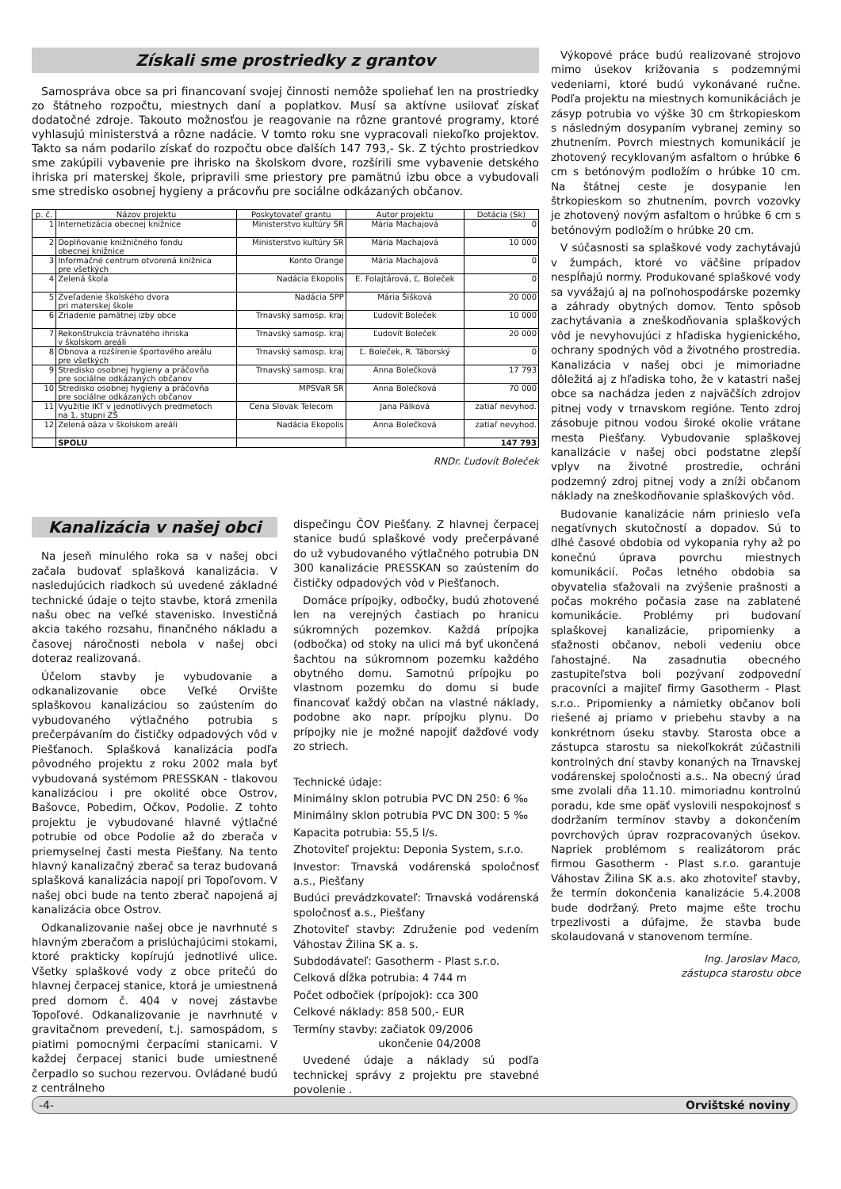Získali sme prostriedky z grantov
Samospráva obce sa pri financovaní svojej činnosti nemôže spoliehať len na prostriedky zo štátneho rozpočtu, miestnych daní a poplatkov. Musí sa aktívne usilovať získať dodatočné zdroje. Takouto možnosťou je reagovanie na rôzne grantové programy, ktoré vyhlasujú ministerstvá a rôzne nadácie. V tomto roku sne vypracovali niekoľko projektov. Takto sa nám podarilo získať do rozpočtu obce ďalších 147 793,- Sk. Z týchto prostriedkov sme zakúpili vybavenie pre ihrisko na školskom dvore, rozšírili sme vybavenie detského ihriska pri materskej škole, pripravili sme priestory pre pamätnú izbu obce a vybudovali sme stredisko osobnej hygieny a prácovňu pre sociálne odkázaných občanov.
| p. č. | Názov projektu | Poskytovateľ grantu | Autor projektu | Dotácia (Sk) |
| --- | --- | --- | --- | --- |
| 1 | Internetizácia obecnej knižnice | Ministerstvo kultúry SR | Mária Machajová | 0 |
| 2 | Doplňovanie knižničného fondu obecnej knižnice | Ministerstvo kultúry SR | Mária Machajová | 10 000 |
| 3 | Informačné centrum otvorená knižnica pre všetkých | Konto Orange | Mária Machajová | 0 |
| 4 | Zelená škola | Nadácia Ekopolis | E. Folajtárová, Ľ. Boleček | 0 |
| 5 | Zveľadenie školského dvora pri materskej škole | Nadácia SPP | Mária Šišková | 20 000 |
| 6 | Zriadenie pamätnej izby obce | Trnavský samosp. kraj | Ľudovít Boleček | 10 000 |
| 7 | Rekonštrukcia trávnatého ihriska v školskom areáli | Trnavský samosp. kraj | Ľudovít Boleček | 20 000 |
| 8 | Obnova a rozšírenie športového areálu pre všetkých | Trnavský samosp. kraj | Ľ. Boleček, R. Táborský | 0 |
| 9 | Stredisko osobnej hygieny a práčovňa pre sociálne odkázaných občanov | Trnavský samosp. kraj | Anna Bolečková | 17 793 |
| 10 | Stredisko osobnej hygieny a práčovňa pre sociálne odkázaných občanov | MPSVaR SR | Anna Bolečková | 70 000 |
| 11 | Využitie IKT v jednotlivých predmetoch na 1. stupni ZŠ | Cena Slovak Telecom | Jana Pálková | zatiaľ nevyhod. |
| 12 | Zelená oáza v školskom areáli | Nadácia Ekopolis | Anna Bolečková | zatiaľ nevyhod. |
| | SPOLU | | | 147 793 |
RNDr. Ľudovít Boleček
Kanalizácia v našej obci
Na jeseň minulého roka sa v našej obci začala budovať splašková kanalizácia. V nasledujúcich riadkoch sú uvedené základné technické údaje o tejto stavbe, ktorá zmenila našu obec na veľké stavenisko. Investičná akcia takého rozsahu, finančného nákladu a časovej náročnosti nebola v našej obci doteraz realizovaná.
Účelom stavby je vybudovanie a odkanalizovanie obce Veľké Orvište splaškovou kanalizáciou so zaústením do vybudovaného výtlačného potrubia s prečerpávaním do čističky odpadových vôd v Piešťanoch. Splašková kanalizácia podľa pôvodného projektu z roku 2002 mala byť vybudovaná systémom PRESSKAN - tlakovou kanalizáciou i pre okolité obce Ostrov, Bašovce, Pobedim, Očkov, Podolie. Z tohto projektu je vybudované hlavné výtlačné potrubie od obce Podolie až do zberača v priemyselnej časti mesta Piešťany. Na tento hlavný kanalizačný zberač sa teraz budovaná splašková kanalizácia napojí pri Topoľovom. V našej obci bude na tento zberač napojená aj kanalizácia obce Ostrov.
Odkanalizovanie našej obce je navrhnuté s hlavným zberačom a prislúchajúcimi stokami, ktoré prakticky kopírujú jednotlivé ulice. Všetky splaškové vody z obce pritečú do hlavnej čerpacej stanice, ktorá je umiestnená pred domom č. 404 v novej zástavbe Topoľové. Odkanalizovanie je navrhnuté v gravitačnom prevedení, t.j. samospádom, s piatimi pomocnými čerpacími stanicami. V každej čerpacej stanici bude umiestnené čerpadlo so suchou rezervou. Ovládané budú z centrálneho
dispečingu ČOV Piešťany. Z hlavnej čerpacej stanice budú splaškové vody prečerpávané do už vybudovaného výtlačného potrubia DN 300 kanalizácie PRESSKAN so zaústením do čističky odpadových vôd v Piešťanoch.
Domáce prípojky, odbočky, budú zhotovené len na verejných častiach po hranicu súkromných pozemkov. Každá prípojka (odbočka) od stoky na ulici má byť ukončená šachtou na súkromnom pozemku každého obytného domu. Samotnú prípojku po vlastnom pozemku do domu si bude financovať každý občan na vlastné náklady, podobne ako napr. prípojku plynu. Do prípojky nie je možné napojiť dažďové vody zo striech.
Technické údaje:
Minimálny sklon potrubia PVC DN 250: 6 ‰
Minimálny sklon potrubia PVC DN 300: 5 ‰
Kapacita potrubia: 55,5 l/s.
Zhotoviteľ projektu: Deponia System, s.r.o.
Investor: Trnavská vodárenská spoločnosť a.s., Piešťany
Budúci prevádzkovateľ: Trnavská vodárenská spoločnosť a.s., Piešťany
Zhotoviteľ stavby: Združenie pod vedením Váhostav Žilina SK a. s.
Subdodávateľ: Gasotherm - Plast s.r.o.
Celková dĺžka potrubia: 4 744 m
Počet odbočiek (prípojok): cca 300
Celkové náklady: 858 500,- EUR
Termíny stavby: začiatok 09/2006
ukončenie 04/2008
Uvedené údaje a náklady sú podľa technickej správy z projektu pre stavebné povolenie .
Výkopové práce budú realizované strojovo mimo úsekov križovania s podzemnými vedeniami, ktoré budú vykonávané ručne. Podľa projektu na miestnych komunikáciách je zásyp potrubia vo výške 30 cm štrkopieskom s následným dosypaním vybranej zeminy so zhutnením. Povrch miestnych komunikácií je zhotovený recyklovaným asfaltom o hrúbke 6 cm s betónovým podložím o hrúbke 10 cm. Na štátnej ceste je dosypanie len štrkopieskom so zhutnením, povrch vozovky je zhotovený novým asfaltom o hrúbke 6 cm s betónovým podložím o hrúbke 20 cm.
V súčasnosti sa splaškové vody zachytávajú v žumpách, ktoré vo väčšine prípadov nespĺňajú normy. Produkované splaškové vody sa vyvážajú aj na poľnohospodárske pozemky a záhrady obytných domov. Tento spôsob zachytávania a zneškodňovania splaškových vôd je nevyhovujúci z hľadiska hygienického, ochrany spodných vôd a životného prostredia. Kanalizácia v našej obci je mimoriadne dôležitá aj z hľadiska toho, že v katastri našej obce sa nachádza jeden z najväčších zdrojov pitnej vody v trnavskom regióne. Tento zdroj zásobuje pitnou vodou široké okolie vrátane mesta Piešťany. Vybudovanie splaškovej kanalizácie v našej obci podstatne zlepší vplyv na životné prostredie, ochráni podzemný zdroj pitnej vody a zníži občanom náklady na zneškodňovanie splaškových vôd.
Budovanie kanalizácie nám prinieslo veľa negatívnych skutočností a dopadov. Sú to dlhé časové obdobia od vykopania ryhy až po konečnú úprava povrchu miestnych komunikácií. Počas letného obdobia sa obyvatelia sťažovali na zvýšenie prašnosti a počas mokrého počasia zase na zablatené komunikácie. Problémy pri budovaní splaškovej kanalizácie, pripomienky a sťažnosti občanov, neboli vedeniu obce ľahostajné. Na zasadnutia obecného zastupiteľstva boli pozývaní zodpovední pracovníci a majiteľ firmy Gasotherm - Plast s.r.o.. Pripomienky a námietky občanov boli riešené aj priamo v priebehu stavby a na konkrétnom úseku stavby. Starosta obce a zástupca starostu sa niekoľkokrát zúčastnili kontrolných dní stavby konaných na Trnavskej vodárenskej spoločnosti a.s.. Na obecný úrad sme zvolali dňa 11.10. mimoriadnu kontrolnú poradu, kde sme opäť vyslovili nespokojnosť s dodržaním termínov stavby a dokončením povrchových úprav rozpracovaných úsekov. Napriek problémom s realizátorom prác firmou Gasotherm - Plast s.r.o. garantuje Váhostav Žilina SK a.s. ako zhotoviteľ stavby, že termín dokončenia kanalizácie 5.4.2008 bude dodržaný. Preto majme ešte trochu trpezlivosti a dúfajme, že stavba bude skolaudovaná v stanovenom termíne.
Ing. Jaroslav Maco,
zástupca starostu obce
-4- Orvištské noviny